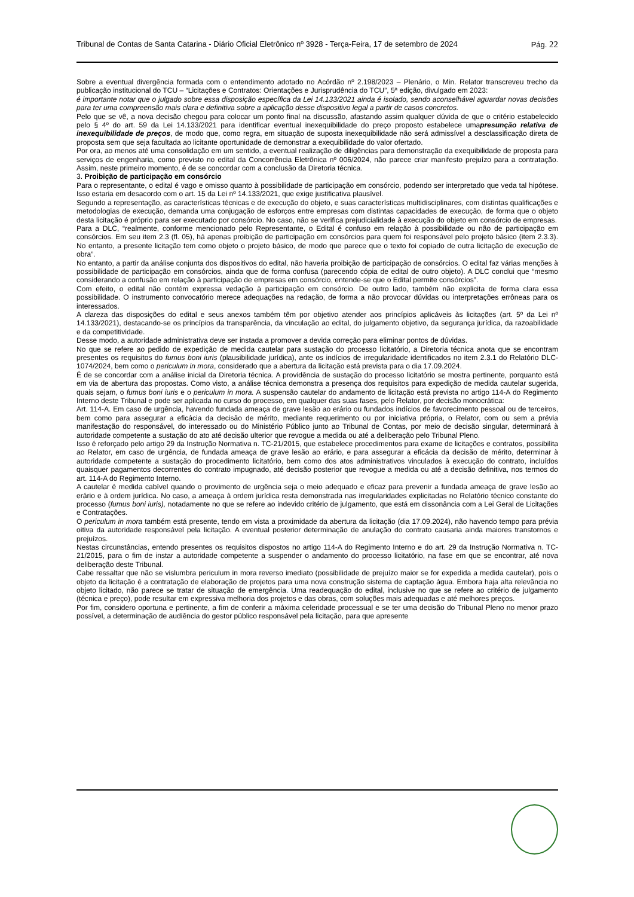Tribunal de Contas de Santa Catarina - Diário Oficial Eletrônico nº 3928 - Terça-Feira, 17 de setembro de 2024
Pág. 22
Sobre a eventual divergência formada com o entendimento adotado no Acórdão nº 2.198/2023 – Plenário, o Min. Relator transcreveu trecho da publicação institucional do TCU – “Licitações e Contratos: Orientações e Jurisprudência do TCU”, 5ª edição, divulgado em 2023:
é importante notar que o julgado sobre essa disposição específica da Lei 14.133/2021 ainda é isolado, sendo aconselhável aguardar novas decisões para ter uma compreensão mais clara e definitiva sobre a aplicação desse dispositivo legal a partir de casos concretos.
Pelo que se vê, a nova decisão chegou para colocar um ponto final na discussão, afastando assim qualquer dúvida de que o critério estabelecido pelo § 4º do art. 59 da Lei 14.133/2021 para identificar eventual inexequibilidade do preço proposto estabelece umapresunção relativa de inexequibilidade de preços, de modo que, como regra, em situação de suposta inexequibilidade não será admissível a desclassificação direta de proposta sem que seja facultada ao licitante oportunidade de demonstrar a exequibilidade do valor ofertado.
Por ora, ao menos até uma consolidação em um sentido, a eventual realização de diligências para demonstração da exequibilidade de proposta para serviços de engenharia, como previsto no edital da Concorrência Eletrônica nº 006/2024, não parece criar manifesto prejuízo para a contratação. Assim, neste primeiro momento, é de se concordar com a conclusão da Diretoria técnica.
3. Proibição de participação em consórcio
Para o representante, o edital é vago e omisso quanto à possibilidade de participação em consórcio, podendo ser interpretado que veda tal hipótese. Isso estaria em desacordo com o art. 15 da Lei nº 14.133/2021, que exige justificativa plausível.
Segundo a representação, as características técnicas e de execução do objeto, e suas características multidisciplinares, com distintas qualificações e metodologias de execução, demanda uma conjugação de esforços entre empresas com distintas capacidades de execução, de forma que o objeto desta licitação é próprio para ser executado por consórcio. No caso, não se verifica prejudicialidade à execução do objeto em consórcio de empresas.
Para a DLC, “realmente, conforme mencionado pelo Representante, o Edital é confuso em relação à possibilidade ou não de participação em consórcios. Em seu item 2.3 (fl. 05), há apenas proibição de participação em consórcios para quem foi responsável pelo projeto básico (item 2.3.3). No entanto, a presente licitação tem como objeto o projeto básico, de modo que parece que o texto foi copiado de outra licitação de execução de obra”.
No entanto, a partir da análise conjunta dos dispositivos do edital, não haveria proibição de participação de consórcios. O edital faz várias menções à possibilidade de participação em consórcios, ainda que de forma confusa (parecendo cópia de edital de outro objeto). A DLC conclui que “mesmo considerando a confusão em relação à participação de empresas em consórcio, entende-se que o Edital permite consórcios”.
Com efeito, o edital não contém expressa vedação à participação em consórcio. De outro lado, também não explicita de forma clara essa possibilidade. O instrumento convocatório merece adequações na redação, de forma a não provocar dúvidas ou interpretações errôneas para os interessados.
A clareza das disposições do edital e seus anexos também têm por objetivo atender aos princípios aplicáveis às licitações (art. 5º da Lei nº 14.133/2021), destacando-se os princípios da transparência, da vinculação ao edital, do julgamento objetivo, da segurança jurídica, da razoabilidade e da competitividade.
Desse modo, a autoridade administrativa deve ser instada a promover a devida correção para eliminar pontos de dúvidas.
No que se refere ao pedido de expedição de medida cautelar para sustação do processo licitatório, a Diretoria técnica anota que se encontram presentes os requisitos do fumus boni iuris (plausibilidade jurídica), ante os indícios de irregularidade identificados no item 2.3.1 do Relatório DLC-1074/2024, bem como o periculum in mora, considerado que a abertura da licitação está prevista para o dia 17.09.2024.
É de se concordar com a análise inicial da Diretoria técnica. A providência de sustação do processo licitatório se mostra pertinente, porquanto está em via de abertura das propostas. Como visto, a análise técnica demonstra a presença dos requisitos para expedição de medida cautelar sugerida, quais sejam, o fumus boni iuris e o periculum in mora. A suspensão cautelar do andamento de licitação está prevista no artigo 114-A do Regimento Interno deste Tribunal e pode ser aplicada no curso do processo, em qualquer das suas fases, pelo Relator, por decisão monocrática:
Art. 114-A. Em caso de urgência, havendo fundada ameaça de grave lesão ao erário ou fundados indícios de favorecimento pessoal ou de terceiros, bem como para assegurar a eficácia da decisão de mérito, mediante requerimento ou por iniciativa própria, o Relator, com ou sem a prévia manifestação do responsável, do interessado ou do Ministério Público junto ao Tribunal de Contas, por meio de decisão singular, determinará à autoridade competente a sustação do ato até decisão ulterior que revogue a medida ou até a deliberação pelo Tribunal Pleno.
Isso é reforçado pelo artigo 29 da Instrução Normativa n. TC-21/2015, que estabelece procedimentos para exame de licitações e contratos, possibilita ao Relator, em caso de urgência, de fundada ameaça de grave lesão ao erário, e para assegurar a eficácia da decisão de mérito, determinar à autoridade competente a sustação do procedimento licitatório, bem como dos atos administrativos vinculados à execução do contrato, incluídos quaisquer pagamentos decorrentes do contrato impugnado, até decisão posterior que revogue a medida ou até a decisão definitiva, nos termos do art. 114-A do Regimento Interno.
A cautelar é medida cabível quando o provimento de urgência seja o meio adequado e eficaz para prevenir a fundada ameaça de grave lesão ao erário e à ordem jurídica. No caso, a ameaça à ordem jurídica resta demonstrada nas irregularidades explicitadas no Relatório técnico constante do processo (fumus boni iuris), notadamente no que se refere ao indevido critério de julgamento, que está em dissonância com a Lei Geral de Licitações e Contratações.
O periculum in mora também está presente, tendo em vista a proximidade da abertura da licitação (dia 17.09.2024), não havendo tempo para prévia oitiva da autoridade responsável pela licitação. A eventual posterior determinação de anulação do contrato causaria ainda maiores transtornos e prejuízos.
Nestas circunstâncias, entendo presentes os requisitos dispostos no artigo 114-A do Regimento Interno e do art. 29 da Instrução Normativa n. TC-21/2015, para o fim de instar a autoridade competente a suspender o andamento do processo licitatório, na fase em que se encontrar, até nova deliberação deste Tribunal.
Cabe ressaltar que não se vislumbra periculum in mora reverso imediato (possibilidade de prejuízo maior se for expedida a medida cautelar), pois o objeto da licitação é a contratação de elaboração de projetos para uma nova construção sistema de captação água. Embora haja alta relevância no objeto licitado, não parece se tratar de situação de emergência. Uma readequação do edital, inclusive no que se refere ao critério de julgamento (técnica e preço), pode resultar em expressiva melhoria dos projetos e das obras, com soluções mais adequadas e até melhores preços.
Por fim, considero oportuna e pertinente, a fim de conferir a máxima celeridade processual e se ter uma decisão do Tribunal Pleno no menor prazo possível, a determinação de audiência do gestor público responsável pela licitação, para que apresente